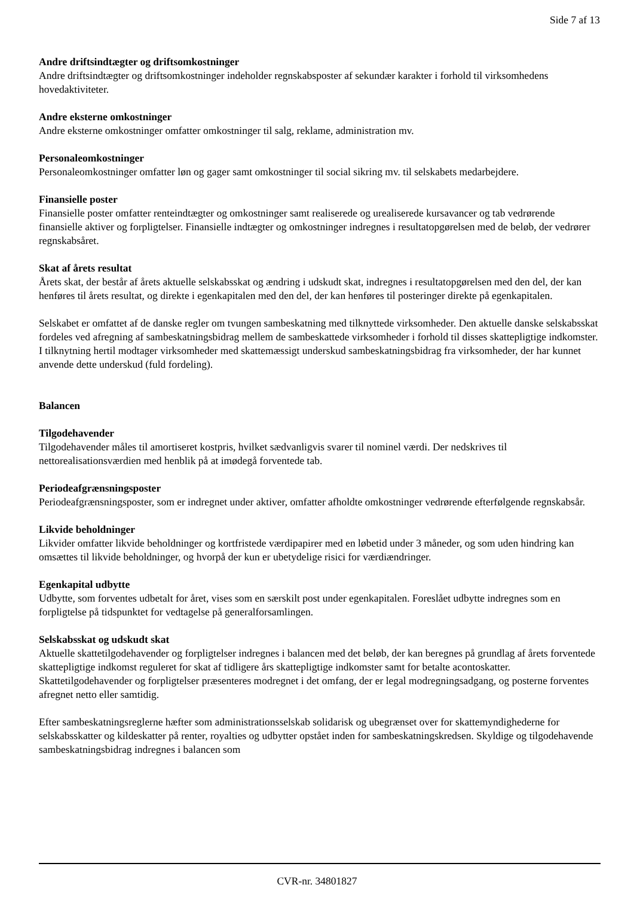Side 7 af 13
Andre driftsindtægter og driftsomkostninger
Andre driftsindtægter og driftsomkostninger indeholder regnskabsposter af sekundær karakter i forhold til virksomhedens hovedaktiviteter.
Andre eksterne omkostninger
Andre eksterne omkostninger omfatter omkostninger til salg, reklame, administration mv.
Personaleomkostninger
Personaleomkostninger omfatter løn og gager samt omkostninger til social sikring mv. til selskabets medarbejdere.
Finansielle poster
Finansielle poster omfatter renteindtægter og omkostninger samt realiserede og urealiserede kursavancer og tab vedrørende finansielle aktiver og forpligtelser. Finansielle indtægter og omkostninger indregnes i resultatopgørelsen med de beløb, der vedrører regnskabsåret.
Skat af årets resultat
Årets skat, der består af årets aktuelle selskabsskat og ændring i udskudt skat, indregnes i resultatopgørelsen med den del, der kan henføres til årets resultat, og direkte i egenkapitalen med den del, der kan henføres til posteringer direkte på egenkapitalen.
Selskabet er omfattet af de danske regler om tvungen sambeskatning med tilknyttede virksomheder. Den aktuelle danske selskabsskat fordeles ved afregning af sambeskatningsbidrag mellem de sambeskattede virksomheder i forhold til disses skattepligtige indkomster. I tilknytning hertil modtager virksomheder med skattemæssigt underskud sambeskatningsbidrag fra virksomheder, der har kunnet anvende dette underskud (fuld fordeling).
Balancen
Tilgodehavender
Tilgodehavender måles til amortiseret kostpris, hvilket sædvanligvis svarer til nominel værdi. Der nedskrives til nettorealisationsværdien med henblik på at imødegå forventede tab.
Periodeafgrænsningsposter
Periodeafgrænsningsposter, som er indregnet under aktiver, omfatter afholdte omkostninger vedrørende efterfølgende regnskabsår.
Likvide beholdninger
Likvider omfatter likvide beholdninger og kortfristede værdipapirer med en løbetid under 3 måneder, og som uden hindring kan omsættes til likvide beholdninger, og hvorpå der kun er ubetydelige risici for værdiændringer.
Egenkapital udbytte
Udbytte, som forventes udbetalt for året, vises som en særskilt post under egenkapitalen. Foreslået udbytte indregnes som en forpligtelse på tidspunktet for vedtagelse på generalforsamlingen.
Selskabsskat og udskudt skat
Aktuelle skattetilgodehavender og forpligtelser indregnes i balancen med det beløb, der kan beregnes på grundlag af årets forventede skattepligtige indkomst reguleret for skat af tidligere års skattepligtige indkomster samt for betalte acontoskatter. Skattetilgodehavender og forpligtelser præsenteres modregnet i det omfang, der er legal modregningsadgang, og posterne forventes afregnet netto eller samtidig.
Efter sambeskatningsreglerne hæfter som administrationsselskab solidarisk og ubegrænset over for skattemyndighederne for selskabsskatter og kildeskatter på renter, royalties og udbytter opstået inden for sambeskatningskredsen. Skyldige og tilgodehavende sambeskatningsbidrag indregnes i balancen som
CVR-nr. 34801827